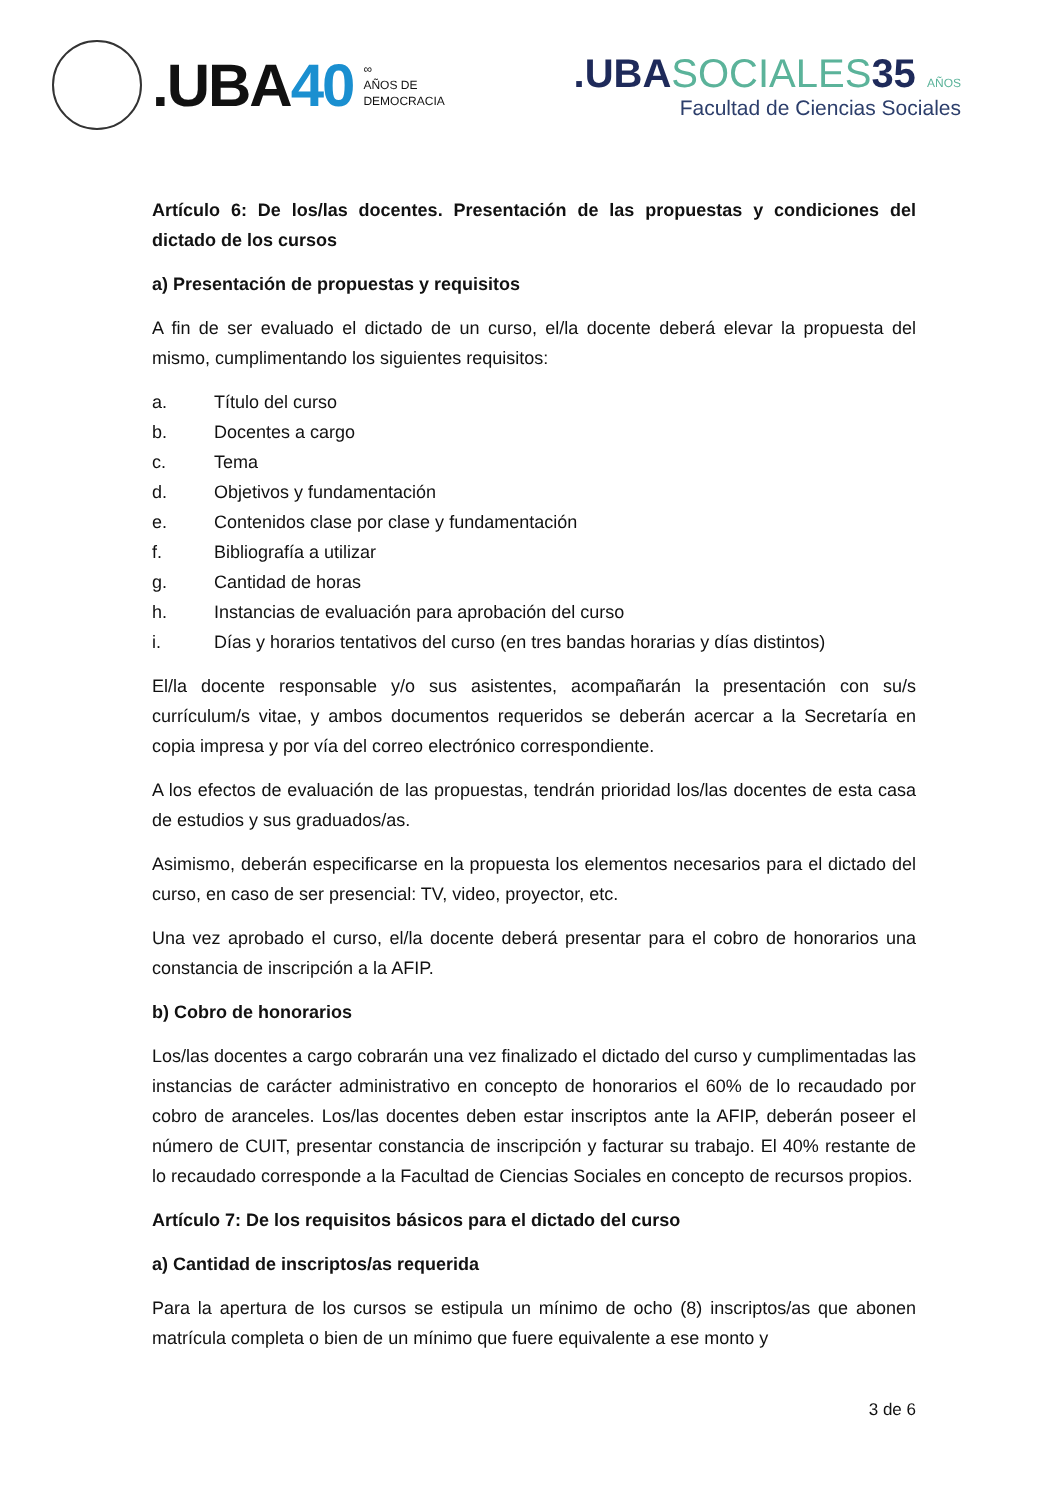.UBA40
∞
AÑOS DE
DEMOCRACIA
.UBASOCIALES35 AÑOS
Facultad de Ciencias Sociales
Artículo 6: De los/las docentes. Presentación de las propuestas y condiciones del dictado de los cursos
a) Presentación de propuestas y requisitos
A fin de ser evaluado el dictado de un curso, el/la docente deberá elevar la propuesta del mismo, cumplimentando los siguientes requisitos:
a. Título del curso
b. Docentes a cargo
c. Tema
d. Objetivos y fundamentación
e. Contenidos clase por clase y fundamentación
f. Bibliografía a utilizar
g. Cantidad de horas
h. Instancias de evaluación para aprobación del curso
i. Días y horarios tentativos del curso (en tres bandas horarias y días distintos)
El/la docente responsable y/o sus asistentes, acompañarán la presentación con su/s currículum/s vitae, y ambos documentos requeridos se deberán acercar a la Secretaría en copia impresa y por vía del correo electrónico correspondiente.
A los efectos de evaluación de las propuestas, tendrán prioridad los/las docentes de esta casa de estudios y sus graduados/as.
Asimismo, deberán especificarse en la propuesta los elementos necesarios para el dictado del curso, en caso de ser presencial: TV, video, proyector, etc.
Una vez aprobado el curso, el/la docente deberá presentar para el cobro de honorarios una constancia de inscripción a la AFIP.
b) Cobro de honorarios
Los/las docentes a cargo cobrarán una vez finalizado el dictado del curso y cumplimentadas las instancias de carácter administrativo en concepto de honorarios el 60% de lo recaudado por cobro de aranceles. Los/las docentes deben estar inscriptos ante la AFIP, deberán poseer el número de CUIT, presentar constancia de inscripción y facturar su trabajo. El 40% restante de lo recaudado corresponde a la Facultad de Ciencias Sociales en concepto de recursos propios.
Artículo 7: De los requisitos básicos para el dictado del curso
a) Cantidad de inscriptos/as requerida
Para la apertura de los cursos se estipula un mínimo de ocho (8) inscriptos/as que abonen matrícula completa o bien de un mínimo que fuere equivalente a ese monto y
3 de 6